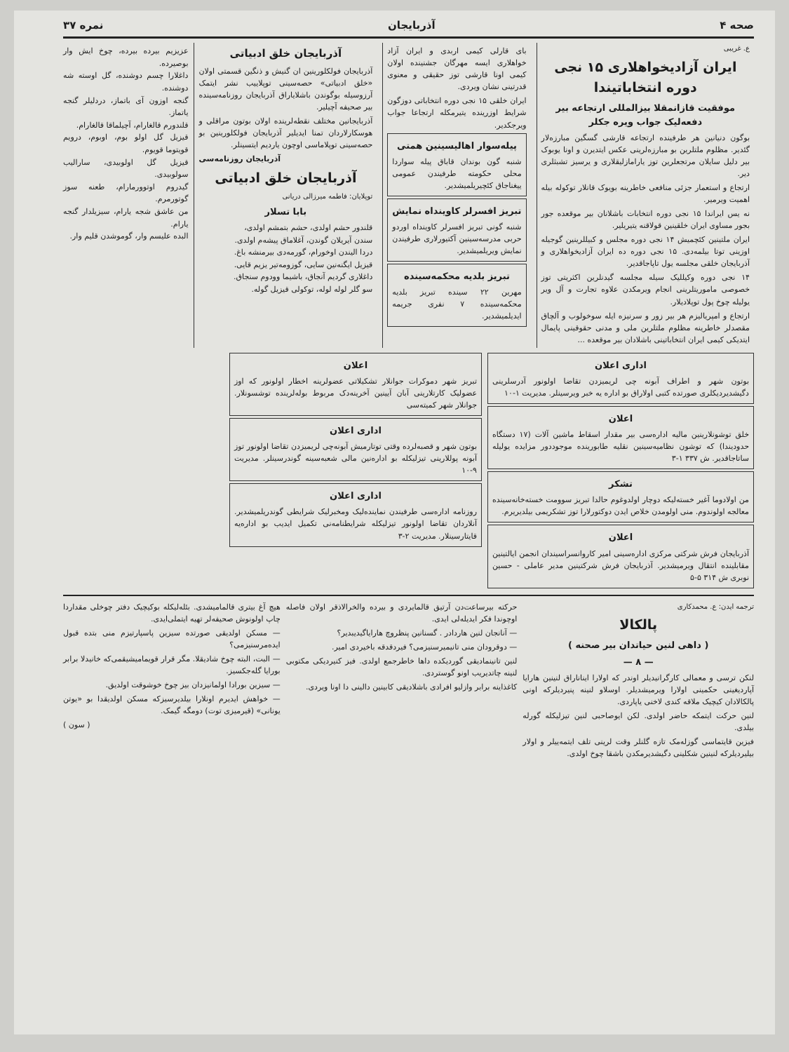صحه ۴ آذربایجان نمره ۳۷
ع. غریبی
ایران آزادیخواهلاری ۱۵ نجی دوره انتخاباتیندا
موفقیت قازانمقلا بیزالمللی ارتجاعه بیر دفعه‌لیک جواب ویره جکلر
بوگون دنیانین هر طرفینده ارتجاعه قارشی گسگین مبارزه‌لار گئدیر. مظلوم ملتلرین بو مبارزه‌لرینی عکس ایتدیرن و اونا یوبوک بیر دلیل سایلان مرتجعلرین توز یارامازلیقلاری و یرسیز تشبثلری دیر.
ارتجاع و استعمار جزئی منافعی خاطرینه بویوک قانلار توکوله بیله اهمیت ویرمیر.
نه یس ایراندا ۱۵ نجی دوره انتخابات باشلانان بیر موقعده جور بجور مساوی ایران خلقینین قولاقنه یتیریلیر.
ایران ملتینین کئچمیش ۱۴ نجی دوره مجلس و کبیللرینین گوجیله اوزینی توتا بیلمه‌دی. ۱۵ نجی دوره ده ایران آزادیخواهلاری و آذربایجان خلقی مجلسه یول تاپاجاقدیر.
۱۴ نجی دوره وکیللیک سیله مجلسه گیدنلرین اکثریتی توز خصوصی ماموریتلرینی انجام ویرمکدن علاوه تجارت و آل ویر یولیله چوخ پول توپلادیلار.
ارتجاع و امپریالیزم هر بیر زور و سرنیزه ایله سوخولوب و آلچاق مقصدلر خاطرینه مظلوم ملتلرین ملی و مدنی حقوقینی پایمال ایتدیکی کیمی ایران انتخاباتینی باشلادان بیر موقعده ...
بای قارلی کیمی اربدی و ایران آزاد خواهلاری ایسه مهرگان جشنینده اولان کیمی اونا قارشی توز حقیقی و معنوی قدرتینی نشان ویردی.
ایران خلقی ۱۵ نجی دوره انتخاباتی دوزگون شرایط اوزرینده یتیرمکله ارتجاعا جواب ویرجکدیر.
پیله‌سوار اهالیسینین همتی
شنبه گون بوندان قاباق پیله سواردا محلی حکومته طرفیندن عمومی ییغناجاق کئچیریلمیشدیر.
تبریز افسرلر کاوینداه نمایش
شنبه گونی تبریز افسرلر کاوینداه اوردو حربی مدرسه‌سینین آکتیورلاری طرفیندن نمایش ویریلمیشدیر.
تبریز بلدیه محکمه‌سینده
مهرین ۲۲ سینده تبریز بلدیه محکمه‌سینده ۷ نفری جریمه ایدیلمیشدیر.
آذربایجان خلق ادبیاتی
آذربایجان فولکلورینین ان گنیش و ذنگین قسمتی اولان «خلق ادبیاتی» حصه‌سینی توپلاییب نشر ایتمک آرزوسیله بوگوندن باشلایاراق آذربایجان روزنامه‌سینده بیر صحیفه آچیلیر.
آذربایجانین مختلف نقطه‌لرینده اولان بوتون مراقلی و هوسکارلاردان تمنا ایدیلیر آذربایجان فولکلورینین بو حصه‌سینی توپلاماسی اوچون یاردیم ایتسینلر.
آذربایجان روزنامه‌سی
آذربایجان خلق ادبیاتی
توپلایان: فاطمه میرزالی دریانی
بابا تسلار
قلندور حشم اولدی، حشم بتمشم اولدی،
سندن آیریلان گوندن، آغلاماق پیشه‌م اولدی.
دردا الیندن اوخورام، گورمه‌دی بیرمنشه باغ.
قیزیل ایگنه‌نین سایی، گوزومه‌تیر یزیم قایی.
داغلاری گردیم آنجاق، باشیما وودوم سنجاق.
سو گلر لوله لوله، توکولی قیزیل گوله.
عزیزیم بیرده بیرده، چوخ ایش وار بوصیرده.
داغلارا چسم دوشنده، گل اوسته شه دوشنده.
گنجه اوزون آی باتماز، دردلیلر گنجه یاتماز.
قلندورم قالغارام، آچیلماقا قالغارام.
قیزیل گل اولو بوم، اوبوم، درویم قویتوما قویوم.
قیزیل گل اولوبیدی، سارالیب سولوبیدی.
گیدروم اوتوورمارام، طعنه سوز گوتورمرم.
من عاشق شجه یارام، سیزیلدار گنجه یارام.
البده علیسم وار، گوموشدن قلیم وار.
اداری اعلان
بوتون شهر و اطراف آبونه چی لریمیزدن تقاضا اولونور آدرسلرینی دگیشدیردیکلری صورتده کتبی اولاراق بو اداره یه خبر ویرسینلر. مدیریت ۱-۱۰
اعلان
خلق توشونلارینین مالیه اداره‌سی بیر مقدار اسقاط ماشین آلات (۱۷ دستگاه حدودیندا) که توشون نظامیه‌سینین نقلیه طابورینده موجوددور مزایده یولیله ساتاجاقدیر. ش ۳۳۷ ۱-۳
تشکر
من اولادوما آغیر خسته‌لیکه دوچار اولدوغوم حالدا تبریز سوومت خسته‌خانه‌سینده معالجه اولوندوم. منی اولومدن خلاص ایدن دوکتورلارا توز تشکریمی بیلدیریرم.
اعلان
آذربایجان فرش شرکتی مرکزی اداره‌سینی امیر کاروانسراسیندان انجمن ایالتینین مقابلینده انتقال ویرمیشدیر. آذربایجان فرش شرکتینین مدیر عاملی - حسین نوبری ش ۳۱۴ ۵-۵
اعلان
تبریز شهر دموکرات جوانلار تشکیلاتی عضولرینه اخطار اولونور که اوز عضولیک کارتلارینی آبان آیینین آخرینه‌دک مربوط بوله‌لرینده توشسونلار. جوانلار شهر کمیته‌سی
اداری اعلان
بوتون شهر و قصبه‌لرده وقتی توتارمیش آبونه‌چی لریمیزدن تقاضا اولونور توز آبونه پوللارینی تیزلیکله بو اداره‌نین مالی شعبه‌سینه گوندرسینلر. مدیریت ۹-۱۰
اداری اعلان
روزنامه اداره‌سی طرفیندن نماینده‌لیک ومخبرلیک شرایطی گوندریلمیشدیر. آنلاردان تقاضا اولونور تیزلیکله شرایطنامه‌نی تکمیل ایدیب بو اداره‌یه قایتارسینلار. مدیریت ۲-۳
ترجمه ایدن: ع. محمدکاری
پالکالا
( داهی لنین حیاتدان بیر صحنه )
— ۸ —
لنکن ترسی و معمالی کارگرانیدیلر اوندر که اولارا ایناناراق لنینین هارایا آپاردیغینی حکمینی اولارا ویرمیشدیلر. اوسلاو لنینه پنیردیلرکه اونی پالکالادان کیچیک ملاقه کندی لاخنی یاپاردی.
لنین حرکت ایتمکه حاضر اولدی. لکن ایوصاحبی لنین تیزلیکله گورله بیلدی.
فیزین قایتماسی گوزله‌مک تازه گلنلر وقت لرینی تلف ایتمه‌ییلر و اولار بیلیردیلرکه لنینین شکلینی دگیشدیرمکدن باشقا چوخ اولدی.
حرکته بیرساعت‌دن آرتیق قالمایردی و بیرده والخرالاذقر اولان فاصله اوچوندا فکر ایدیله‌لی ایدی.
— آنانجان لنین هاردادر . گسنانین پنظروچ هارایاگیدیبدیر؟
— دوقرودان منی تانیمیرسنیزمی؟ فیردقدقه باخیردی امیر.
لنین تانینمادیقی گوردیکده داها خاطرجمع اولدی. فیز کنیردیکی مکتوبی لنینه چاتدیریب اونو گوستردی.
کاغذاینه برابر وازلیو افرادی باشلادیقی کابینین دالینی دا اونا ویردی.
هیچ آغ بیتری قالمامیشدی. بئله‌لیکله بوکیچیک دفتر چوخلی مقداردا چاپ اولونوش صحیفه‌لر تهیه ایتملی‌ایدی.
— مسکن اولدیقی صورتده سیزین پاسپارتیزم منی بتده قبول ایده‌مرسنیزمی؟
— البت، البته چوخ شادیقلا. مگر قرار قویمامیشیقمی‌که خانیدلا برابر بورایا گله‌جکسیز.
— سیزین بورادا اولمانیزدان بیز چوخ خوشوقت اولدیق.
— خواهش ایدیرم اونلارا بیلدیرسیزکه مسکن اولدیقدا بو «یوتن یونانی» (قیرمیزی توت) دومگه گیمک.
( سون )